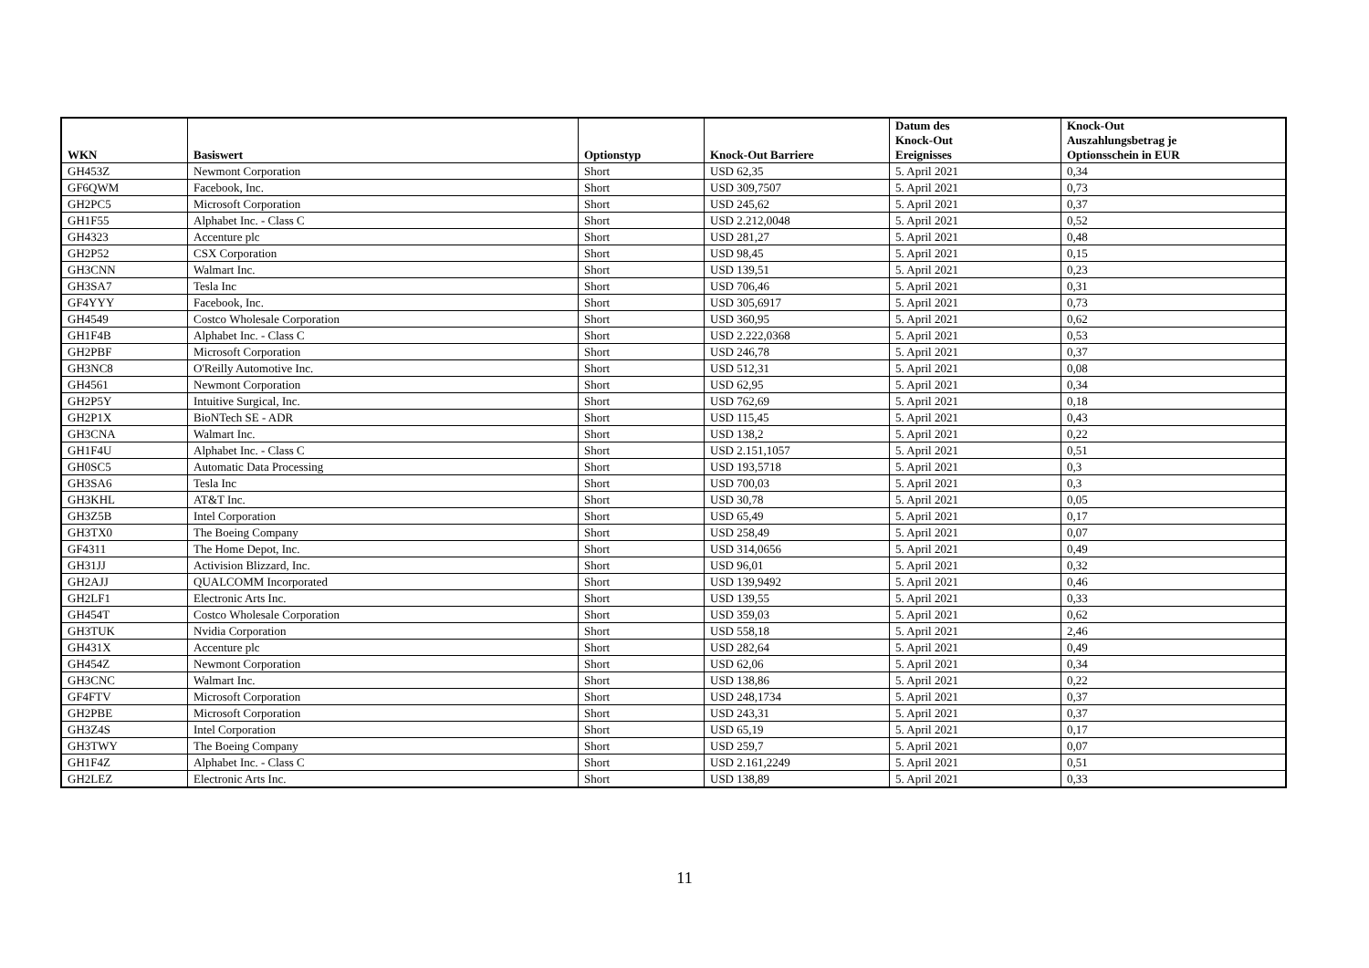| WKN | Basiswert | Optionstyp | Knock-Out Barriere | Datum des Knock-Out Ereignisses | Knock-Out Auszahlungsbetrag je Optionsschein in EUR |
| --- | --- | --- | --- | --- | --- |
| GH453Z | Newmont Corporation | Short | USD 62,35 | 5. April 2021 | 0,34 |
| GF6QWM | Facebook, Inc. | Short | USD 309,7507 | 5. April 2021 | 0,73 |
| GH2PC5 | Microsoft Corporation | Short | USD 245,62 | 5. April 2021 | 0,37 |
| GH1F55 | Alphabet Inc. - Class C | Short | USD 2.212,0048 | 5. April 2021 | 0,52 |
| GH4323 | Accenture plc | Short | USD 281,27 | 5. April 2021 | 0,48 |
| GH2P52 | CSX Corporation | Short | USD 98,45 | 5. April 2021 | 0,15 |
| GH3CNN | Walmart Inc. | Short | USD 139,51 | 5. April 2021 | 0,23 |
| GH3SA7 | Tesla Inc | Short | USD 706,46 | 5. April 2021 | 0,31 |
| GF4YYY | Facebook, Inc. | Short | USD 305,6917 | 5. April 2021 | 0,73 |
| GH4549 | Costco Wholesale Corporation | Short | USD 360,95 | 5. April 2021 | 0,62 |
| GH1F4B | Alphabet Inc. - Class C | Short | USD 2.222,0368 | 5. April 2021 | 0,53 |
| GH2PBF | Microsoft Corporation | Short | USD 246,78 | 5. April 2021 | 0,37 |
| GH3NC8 | O'Reilly Automotive Inc. | Short | USD 512,31 | 5. April 2021 | 0,08 |
| GH4561 | Newmont Corporation | Short | USD 62,95 | 5. April 2021 | 0,34 |
| GH2P5Y | Intuitive Surgical, Inc. | Short | USD 762,69 | 5. April 2021 | 0,18 |
| GH2P1X | BioNTech SE - ADR | Short | USD 115,45 | 5. April 2021 | 0,43 |
| GH3CNA | Walmart Inc. | Short | USD 138,2 | 5. April 2021 | 0,22 |
| GH1F4U | Alphabet Inc. - Class C | Short | USD 2.151,1057 | 5. April 2021 | 0,51 |
| GH0SC5 | Automatic Data Processing | Short | USD 193,5718 | 5. April 2021 | 0,3 |
| GH3SA6 | Tesla Inc | Short | USD 700,03 | 5. April 2021 | 0,3 |
| GH3KHL | AT&T Inc. | Short | USD 30,78 | 5. April 2021 | 0,05 |
| GH3Z5B | Intel Corporation | Short | USD 65,49 | 5. April 2021 | 0,17 |
| GH3TX0 | The Boeing Company | Short | USD 258,49 | 5. April 2021 | 0,07 |
| GF4311 | The Home Depot, Inc. | Short | USD 314,0656 | 5. April 2021 | 0,49 |
| GH31JJ | Activision Blizzard, Inc. | Short | USD 96,01 | 5. April 2021 | 0,32 |
| GH2AJJ | QUALCOMM Incorporated | Short | USD 139,9492 | 5. April 2021 | 0,46 |
| GH2LF1 | Electronic Arts Inc. | Short | USD 139,55 | 5. April 2021 | 0,33 |
| GH454T | Costco Wholesale Corporation | Short | USD 359,03 | 5. April 2021 | 0,62 |
| GH3TUK | Nvidia Corporation | Short | USD 558,18 | 5. April 2021 | 2,46 |
| GH431X | Accenture plc | Short | USD 282,64 | 5. April 2021 | 0,49 |
| GH454Z | Newmont Corporation | Short | USD 62,06 | 5. April 2021 | 0,34 |
| GH3CNC | Walmart Inc. | Short | USD 138,86 | 5. April 2021 | 0,22 |
| GF4FTV | Microsoft Corporation | Short | USD 248,1734 | 5. April 2021 | 0,37 |
| GH2PBE | Microsoft Corporation | Short | USD 243,31 | 5. April 2021 | 0,37 |
| GH3Z4S | Intel Corporation | Short | USD 65,19 | 5. April 2021 | 0,17 |
| GH3TWY | The Boeing Company | Short | USD 259,7 | 5. April 2021 | 0,07 |
| GH1F4Z | Alphabet Inc. - Class C | Short | USD 2.161,2249 | 5. April 2021 | 0,51 |
| GH2LEZ | Electronic Arts Inc. | Short | USD 138,89 | 5. April 2021 | 0,33 |
11